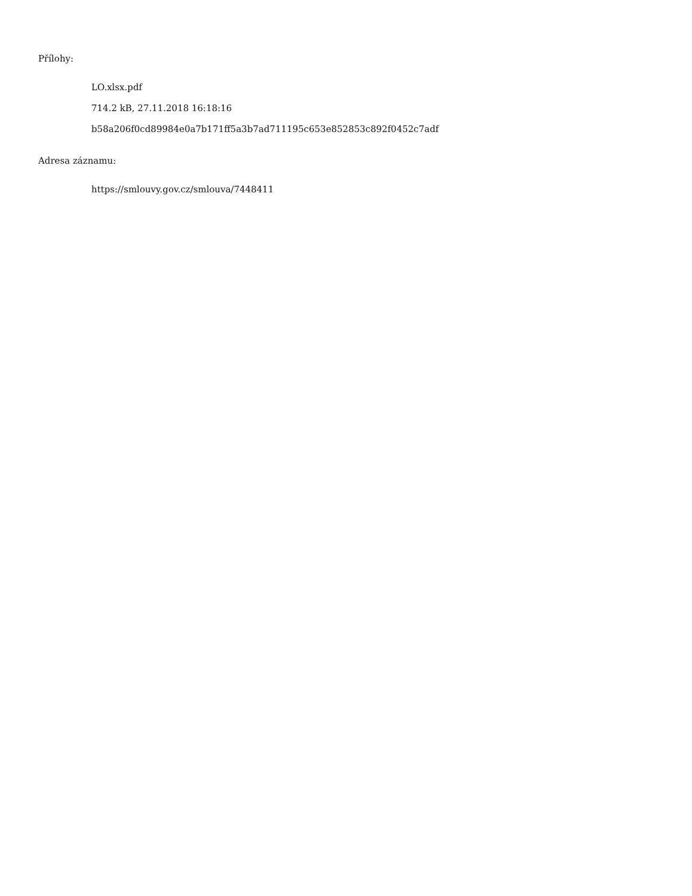Přílohy:
LO.xlsx.pdf
714.2 kB, 27.11.2018 16:18:16
b58a206f0cd89984e0a7b171ff5a3b7ad711195c653e852853c892f0452c7adf
Adresa záznamu:
https://smlouvy.gov.cz/smlouva/7448411